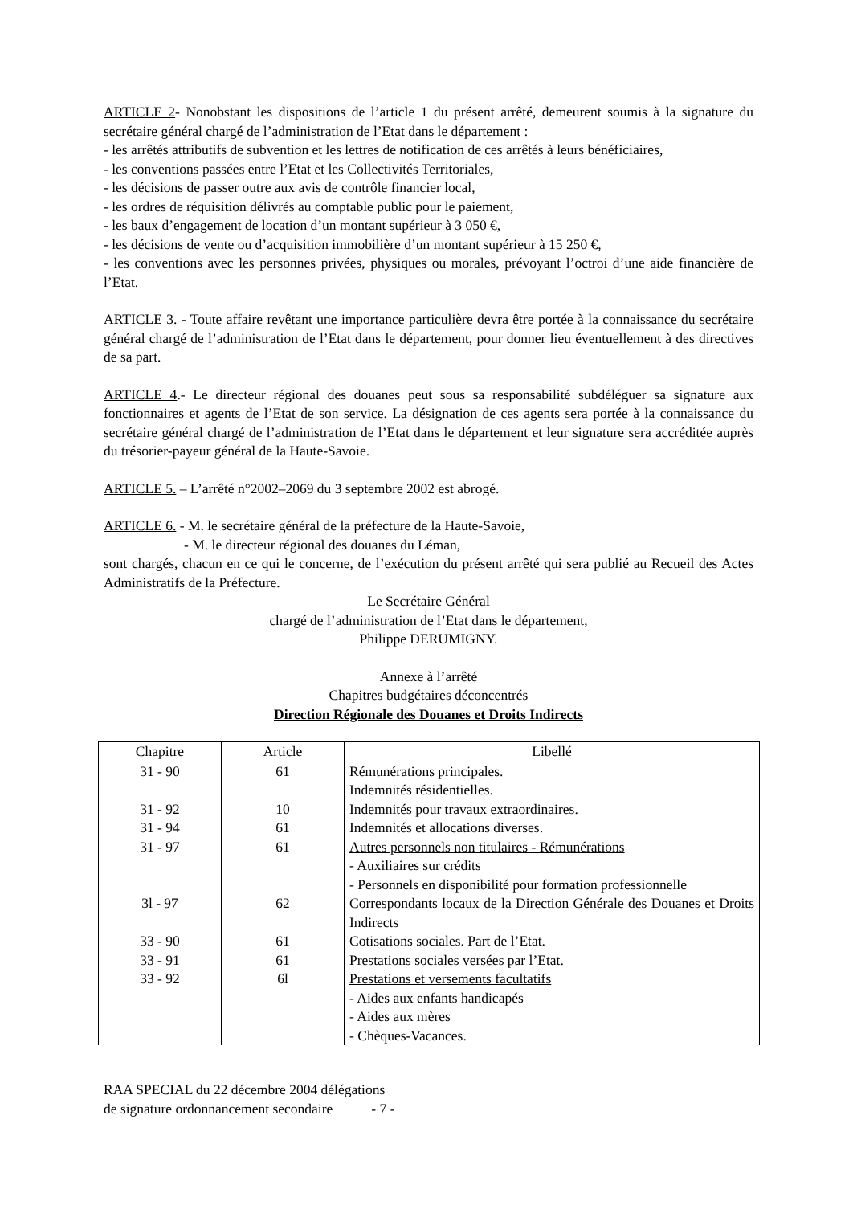ARTICLE 2- Nonobstant les dispositions de l’article 1 du présent arrêté, demeurent soumis à la signature du secrétaire général chargé de l’administration de l’Etat dans le département :
- les arrêtés attributifs de subvention et les lettres de notification de ces arrêtés à leurs bénéficiaires,
- les conventions passées entre l’Etat et les Collectivités Territoriales,
- les décisions de passer outre aux avis de contrôle financier local,
- les ordres de réquisition délivrés au comptable public pour le paiement,
- les baux d’engagement de location d’un montant supérieur à 3 050 €,
- les décisions de vente ou d’acquisition immobilière d’un montant supérieur à 15 250 €,
- les conventions avec les personnes privées, physiques ou morales, prévoyant l’octroi d’une aide financière de l’Etat.
ARTICLE 3. - Toute affaire revêtant une importance particulière devra être portée à la connaissance du secrétaire général chargé de l’administration de l’Etat dans le département, pour donner lieu éventuellement à des directives de sa part.
ARTICLE 4.- Le directeur régional des douanes peut sous sa responsabilité subdéléguer sa signature aux fonctionnaires et agents de l’Etat de son service. La désignation de ces agents sera portée à la connaissance du secrétaire général chargé de l’administration de l’Etat dans le département et leur signature sera accréditée auprès du trésorier-payeur général de la Haute-Savoie.
ARTICLE 5. – L’arrêté n°2002–2069 du 3 septembre 2002 est abrogé.
ARTICLE 6. - M. le secrétaire général de la préfecture de la Haute-Savoie,
- M. le directeur régional des douanes du Léman,
sont chargés, chacun en ce qui le concerne, de l’exécution du présent arrêté qui sera publié au Recueil des Actes Administratifs de la Préfecture.
Le Secrétaire Général
chargé de l’administration de l’Etat dans le département,
Philippe DERUMIGNY.
Annexe à l’arrêté
Chapitres budgétaires déconcentrés
Direction Régionale des Douanes et Droits Indirects
| Chapitre | Article | Libellé |
| --- | --- | --- |
| 31 - 90 | 61 | Rémunérations principales. Indemnités résidentielles. |
| 31 - 92 | 10 | Indemnités pour travaux extraordinaires. |
| 31 - 94 | 61 | Indemnités et allocations diverses. |
| 31 - 97 | 61 | Autres personnels non titulaires - Rémunérations - Auxiliaires sur crédits - Personnels en disponibilité pour formation professionnelle |
| 3l - 97 | 62 | Correspondants locaux de la Direction Générale des Douanes et Droits Indirects |
| 33 - 90 | 61 | Cotisations sociales. Part de l’Etat. |
| 33 - 91 | 61 | Prestations sociales versées par l’Etat. |
| 33 - 92 | 6l | Prestations et versements facultatifs - Aides aux enfants handicapés - Aides aux mères - Chèques-Vacances. |
RAA SPECIAL du 22 décembre 2004 délégations
de signature ordonnancement secondaire - 7 -